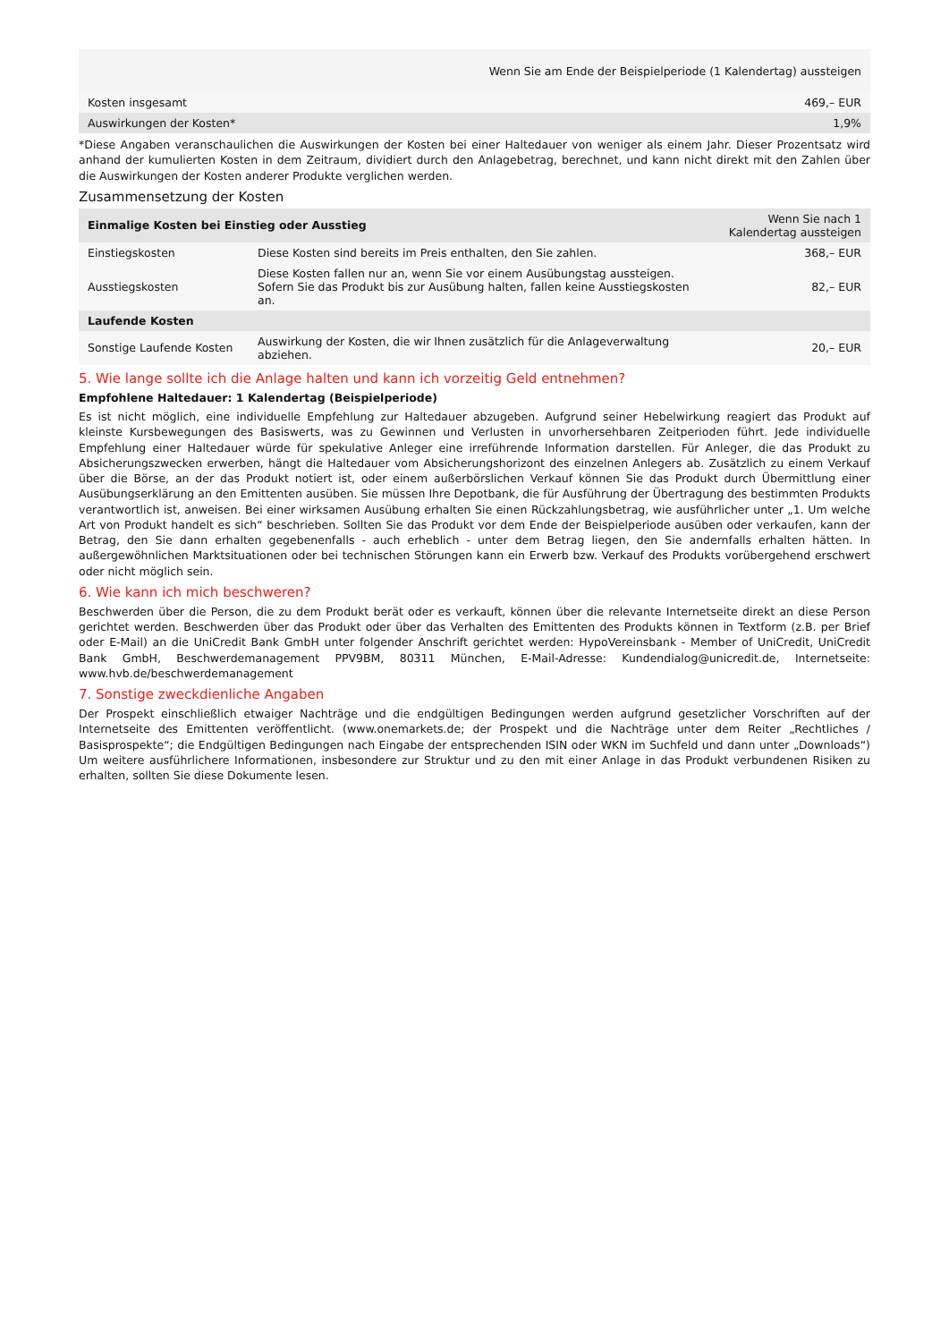| Wenn Sie am Ende der Beispielperiode (1 Kalendertag) aussteigen | |
| --- | --- |
| Kosten insgesamt | 469,– EUR |
| Auswirkungen der Kosten* | 1,9% |
*Diese Angaben veranschaulichen die Auswirkungen der Kosten bei einer Haltedauer von weniger als einem Jahr. Dieser Prozentsatz wird anhand der kumulierten Kosten in dem Zeitraum, dividiert durch den Anlagebetrag, berechnet, und kann nicht direkt mit den Zahlen über die Auswirkungen der Kosten anderer Produkte verglichen werden.
Zusammensetzung der Kosten
| Einmalige Kosten bei Einstieg oder Ausstieg | | Wenn Sie nach 1 Kalendertag aussteigen |
| Einstiegskosten | Diese Kosten sind bereits im Preis enthalten, den Sie zahlen. | 368,– EUR |
| Ausstiegskosten | Diese Kosten fallen nur an, wenn Sie vor einem Ausübungstag aussteigen. Sofern Sie das Produkt bis zur Ausübung halten, fallen keine Ausstiegskosten an. | 82,– EUR |
| Laufende Kosten | | |
| Sonstige Laufende Kosten | Auswirkung der Kosten, die wir Ihnen zusätzlich für die Anlageverwaltung abziehen. | 20,– EUR |
5. Wie lange sollte ich die Anlage halten und kann ich vorzeitig Geld entnehmen?
Empfohlene Haltedauer: 1 Kalendertag (Beispielperiode)
Es ist nicht möglich, eine individuelle Empfehlung zur Haltedauer abzugeben. Aufgrund seiner Hebelwirkung reagiert das Produkt auf kleinste Kursbewegungen des Basiswerts, was zu Gewinnen und Verlusten in unvorhersehbaren Zeitperioden führt. Jede individuelle Empfehlung einer Haltedauer würde für spekulative Anleger eine irreführende Information darstellen. Für Anleger, die das Produkt zu Absicherungszwecken erwerben, hängt die Haltedauer vom Absicherungshorizont des einzelnen Anlegers ab. Zusätzlich zu einem Verkauf über die Börse, an der das Produkt notiert ist, oder einem außerbörslichen Verkauf können Sie das Produkt durch Übermittlung einer Ausübungserklärung an den Emittenten ausüben. Sie müssen Ihre Depotbank, die für Ausführung der Übertragung des bestimmten Produkts verantwortlich ist, anweisen. Bei einer wirksamen Ausübung erhalten Sie einen Rückzahlungsbetrag, wie ausführlicher unter „1. Um welche Art von Produkt handelt es sich“ beschrieben. Sollten Sie das Produkt vor dem Ende der Beispielperiode ausüben oder verkaufen, kann der Betrag, den Sie dann erhalten gegebenenfalls - auch erheblich - unter dem Betrag liegen, den Sie andernfalls erhalten hätten. In außergewöhnlichen Marktsituationen oder bei technischen Störungen kann ein Erwerb bzw. Verkauf des Produkts vorübergehend erschwert oder nicht möglich sein.
6. Wie kann ich mich beschweren?
Beschwerden über die Person, die zu dem Produkt berät oder es verkauft, können über die relevante Internetseite direkt an diese Person gerichtet werden. Beschwerden über das Produkt oder über das Verhalten des Emittenten des Produkts können in Textform (z.B. per Brief oder E-Mail) an die UniCredit Bank GmbH unter folgender Anschrift gerichtet werden: HypoVereinsbank - Member of UniCredit, UniCredit Bank GmbH, Beschwerdemanagement PPV9BM, 80311 München, E-Mail-Adresse: Kundendialog@unicredit.de, Internetseite: www.hvb.de/beschwerdemanagement
7. Sonstige zweckdienliche Angaben
Der Prospekt einschließlich etwaiger Nachträge und die endgültigen Bedingungen werden aufgrund gesetzlicher Vorschriften auf der Internetseite des Emittenten veröffentlicht. (www.onemarkets.de; der Prospekt und die Nachträge unter dem Reiter „Rechtliches / Basisprospekte“; die Endgültigen Bedingungen nach Eingabe der entsprechenden ISIN oder WKN im Suchfeld und dann unter „Downloads“) Um weitere ausführlichere Informationen, insbesondere zur Struktur und zu den mit einer Anlage in das Produkt verbundenen Risiken zu erhalten, sollten Sie diese Dokumente lesen.